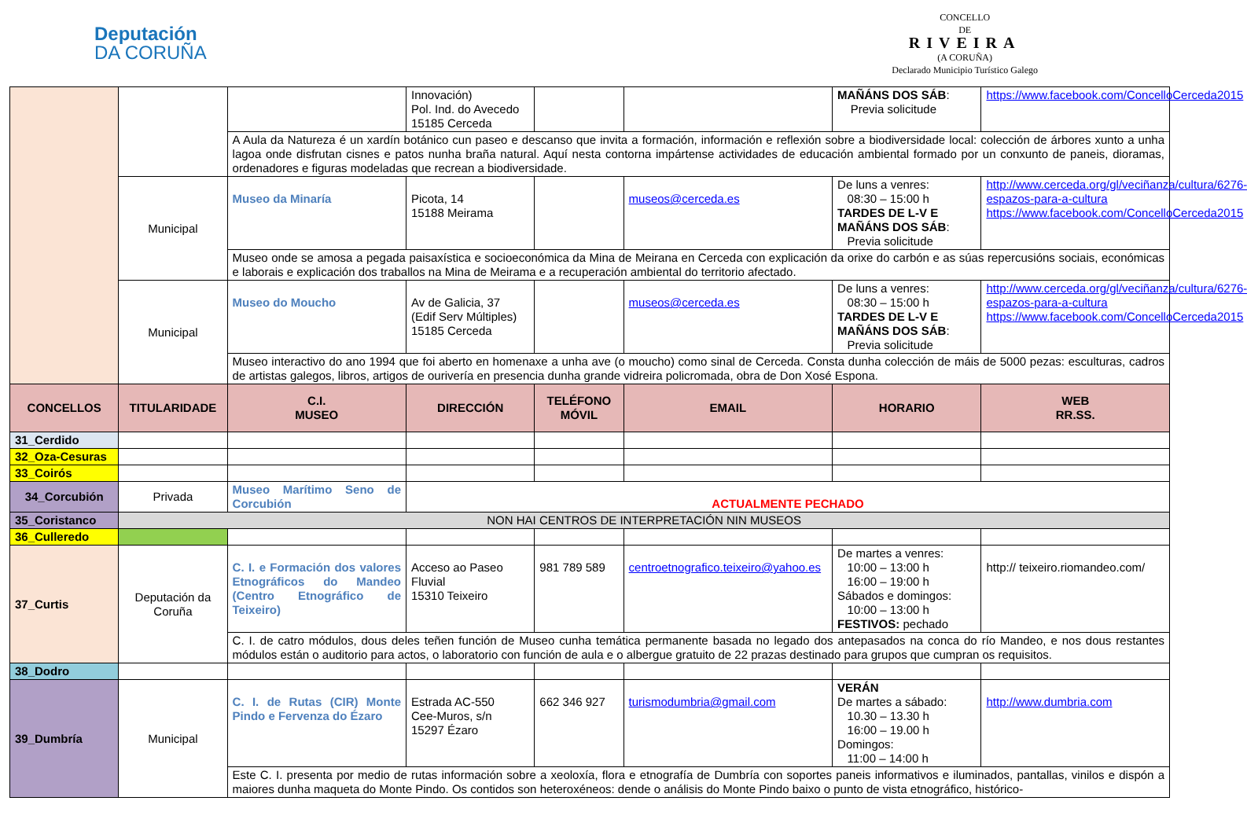Deputación
DA CORUÑA
CONCELLO
DE
RIVEIRA
(A CORUÑA)
Declarado Municipio Turístico Galego
| | | | Innovación) Pol. Ind. do Avecedo 15185 Cerceda | | | MAÑÁNS DOS SÁB : Previa solicitude | https://www.facebook.com/ConcelloCerceda2015 |
| | | A Aula da Natureza é un xardín botánico cun paseo e descanso que invita a formación, información e reflexión sobre a biodiversidade local: colección de árbores xunto a unha lagoa onde disfrutan cisnes e patos nunha braña natural. Aquí nesta contorna impártense actividades de educación ambiental formado por un conxunto de paneis, dioramas, ordenadores e figuras modeladas que recrean a biodiversidade. | | | | | |
| | Municipal | Museo da Minaría | Picota, 14 15188 Meirama | | museos@cerceda.es | De luns a venres: 08:30 – 15:00 h TARDES DE L-V E MAÑÁNS DOS SÁB : Previa solicitude | http://www.cerceda.org/gl/veciñanza/cultura/6276-espazos-para-a-cultura https://www.facebook.com/ConcelloCerceda2015 |
| | | Museo onde se amosa a pegada paisaxística e socioeconómica da Mina de Meirana en Cerceda con explicación da orixe do carbón e as súas repercusións sociais, económicas e laborais e explicación dos traballos na Mina de Meirama e a recuperación ambiental do territorio afectado. | | | | | |
| | Municipal | Museo do Moucho | Av de Galicia, 37 (Edif Serv Múltiples) 15185 Cerceda | | museos@cerceda.es | De luns a venres: 08:30 – 15:00 h TARDES DE L-V E MAÑÁNS DOS SÁB : Previa solicitude | http://www.cerceda.org/gl/veciñanza/cultura/6276-espazos-para-a-cultura https://www.facebook.com/ConcelloCerceda2015 |
| | | Museo interactivo do ano 1994 que foi aberto en homenaxe a unha ave (o moucho) como sinal de Cerceda. Consta dunha colección de máis de 5000 pezas: esculturas, cadros de artistas galegos, libros, artigos de ourivería en presencia dunha grande vidreira policromada, obra de Don Xosé Espona. | | | | | |
| CONCELLOS | TITULARIDADE | C.I. MUSEO | DIRECCIÓN | TELÉFONO MÓVIL | EMAIL | HORARIO | WEB RR.SS. |
| 31_Cerdido | | | | | | | |
| 32_Oza-Cesuras | | | | | | | |
| 33_Coirós | | | | | | | |
| 34_Corcubión | Privada | Museo Marítimo Seno de Corcubión | ACTUALMENTE PECHADO | | | | |
| 35_Coristanco | NON HAI CENTROS DE INTERPRETACIÓN NIN MUSEOS | | | | | | |
| 36_Culleredo | | | | | | | |
| 37_Curtis | Deputación da Coruña | C. I. e Formación dos valores Etnográficos do Mandeo (Centro Etnográfico de Teixeiro) | Acceso ao Paseo Fluvial 15310 Teixeiro | 981 789 589 | centroetnografico.teixeiro@yahoo.es | De martes a venres: 10:00 – 13:00 h 16:00 – 19:00 h Sábados e domingos: 10:00 – 13:00 h FESTIVOS: pechado | http:// teixeiro.riomandeo.com/ |
| | | C. I. de catro módulos, dous deles teñen función de Museo cunha temática permanente basada no legado dos antepasados na conca do río Mandeo, e nos dous restantes módulos están o auditorio para actos, o laboratorio con función de aula e o albergue gratuito de 22 prazas destinado para grupos que cumpran os requisitos. | | | | | |
| 38_Dodro | | | | | | | |
| 39_Dumbría | Municipal | C. I. de Rutas (CIR) Monte Pindo e Fervenza do Ézaro | Estrada AC-550 Cee-Muros, s/n 15297 Ézaro | 662 346 927 | turismodumbria@gmail.com | VERÁN De martes a sábado: 10.30 – 13.30 h 16:00 – 19.00 h Domingos: 11:00 – 14:00 h | http://www.dumbria.com |
| | | Este C. I. presenta por medio de rutas información sobre a xeoloxía, flora e etnografía de Dumbría con soportes paneis informativos e iluminados, pantallas, vinilos e dispón a maiores dunha maqueta do Monte Pindo. Os contidos son heteroxéneos: dende o análisis do Monte Pindo baixo o punto de vista etnográfico, histórico- | | | | | |